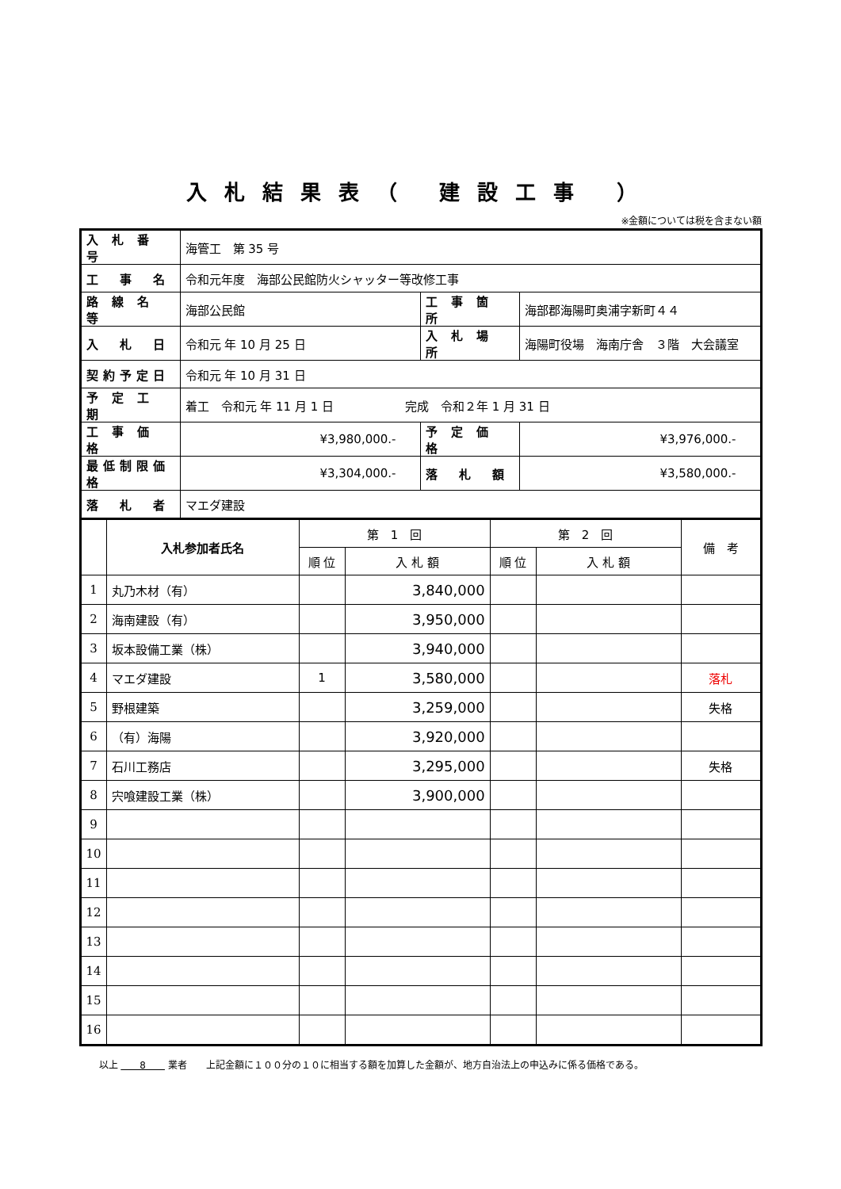入札結果表（ 建設工事 ）
※金額については税を含まない額
| 入 札 番 号 | 海管工 第 35 号 | | |
| 工 事 名 | 令和元年度 海部公民館防火シャッター等改修工事 | | |
| 路 線 名 等 | 海部公民館 | 工 事 箇 所 | 海部郡海陽町奥浦字新町４４ |
| 入 札 日 | 令和元 年 10 月 25 日 | 入 札 場 所 | 海陽町役場 海南庁舎 ３階 大会議室 |
| 契約予定日 | 令和元 年 10 月 31 日 | | |
| 予 定 工 期 | 着工 令和元 年 11 月 1 日 完成 令和２年 1 月 31 日 | | |
| 工 事 価 格 | ¥3,980,000.- | 予 定 価 格 | ¥3,976,000.- |
| 最低制限価格 | ¥3,304,000.- | 落 札 額 | ¥3,580,000.- |
| 落 札 者 | マエダ建設 | | |
| | 入札参加者氏名 | 第 1 回 | | 第 2 回 | | 備 考 |
| --- | --- | --- | --- | --- | --- | --- |
| | | 順 位 | 入 札 額 | 順 位 | 入 札 額 | |
| 1 | 丸乃木材（有） | | 3,840,000 | | | |
| 2 | 海南建設（有） | | 3,950,000 | | | |
| 3 | 坂本設備工業（株） | | 3,940,000 | | | |
| 4 | マエダ建設 | 1 | 3,580,000 | | | 落札 |
| 5 | 野根建築 | | 3,259,000 | | | 失格 |
| 6 | （有）海陽 | | 3,920,000 | | | |
| 7 | 石川工務店 | | 3,295,000 | | | 失格 |
| 8 | 宍喰建設工業（株） | | 3,900,000 | | | |
| 9 | | | | | | |
| 10 | | | | | | |
| 11 | | | | | | |
| 12 | | | | | | |
| 13 | | | | | | |
| 14 | | | | | | |
| 15 | | | | | | |
| 16 | | | | | | |
以上 　　8　　 業者　　上記金額に１００分の１０に相当する額を加算した金額が、地方自治法上の申込みに係る価格である。